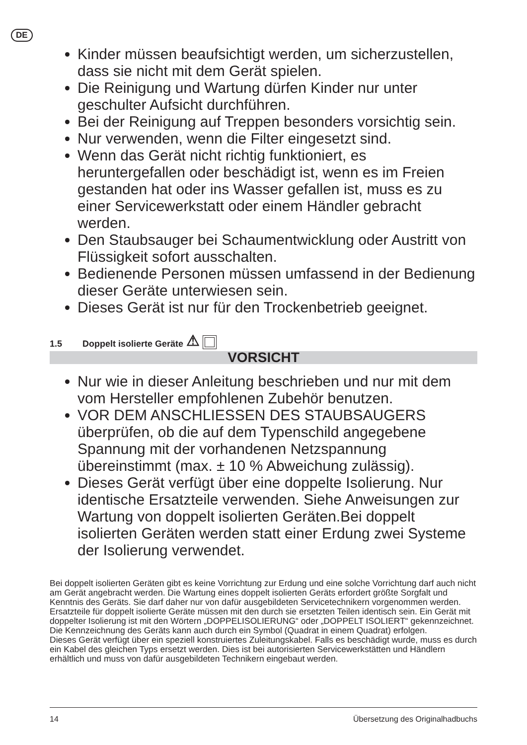DE
Kinder müssen beaufsichtigt werden, um sicherzustellen, dass sie nicht mit dem Gerät spielen.
Die Reinigung und Wartung dürfen Kinder nur unter geschulter Aufsicht durchführen.
Bei der Reinigung auf Treppen besonders vorsichtig sein.
Nur verwenden, wenn die Filter eingesetzt sind.
Wenn das Gerät nicht richtig funktioniert, es heruntergefallen oder beschädigt ist, wenn es im Freien gestanden hat oder ins Wasser gefallen ist, muss es zu einer Servicewerkstatt oder einem Händler gebracht werden.
Den Staubsauger bei Schaumentwicklung oder Austritt von Flüssigkeit sofort ausschalten.
Bedienende Personen müssen umfassend in der Bedienung dieser Geräte unterwiesen sein.
Dieses Gerät ist nur für den Trockenbetrieb geeignet.
1.5 Doppelt isolierte Geräte ⚠
VORSICHT
Nur wie in dieser Anleitung beschrieben und nur mit dem vom Hersteller empfohlenen Zubehör benutzen.
VOR DEM ANSCHLIESSEN DES STAUBSAUGERS überprüfen, ob die auf dem Typenschild angegebene Spannung mit der vorhandenen Netzspannung übereinstimmt (max. ± 10 % Abweichung zulässig).
Dieses Gerät verfügt über eine doppelte Isolierung. Nur identische Ersatzteile verwenden. Siehe Anweisungen zur Wartung von doppelt isolierten Geräten.Bei doppelt isolierten Geräten werden statt einer Erdung zwei Systeme der Isolierung verwendet.
Bei doppelt isolierten Geräten gibt es keine Vorrichtung zur Erdung und eine solche Vorrichtung darf auch nicht am Gerät angebracht werden. Die Wartung eines doppelt isolierten Geräts erfordert größte Sorgfalt und Kenntnis des Geräts. Sie darf daher nur von dafür ausgebildeten Servicetechnikern vorgenommen werden. Ersatzteile für doppelt isolierte Geräte müssen mit den durch sie ersetzten Teilen identisch sein. Ein Gerät mit doppelter Isolierung ist mit den Wörtern „DOPPELISOLIERUNG“ oder „DOPPELT ISOLIERT“ gekennzeichnet. Die Kennzeichnung des Geräts kann auch durch ein Symbol (Quadrat in einem Quadrat) erfolgen.
Dieses Gerät verfügt über ein speziell konstruiertes Zuleitungskabel. Falls es beschädigt wurde, muss es durch ein Kabel des gleichen Typs ersetzt werden. Dies ist bei autorisierten Servicewerkstätten und Händlern erhältlich und muss von dafür ausgebildeten Technikern eingebaut werden.
14 Übersetzung des Originalhadbuchs